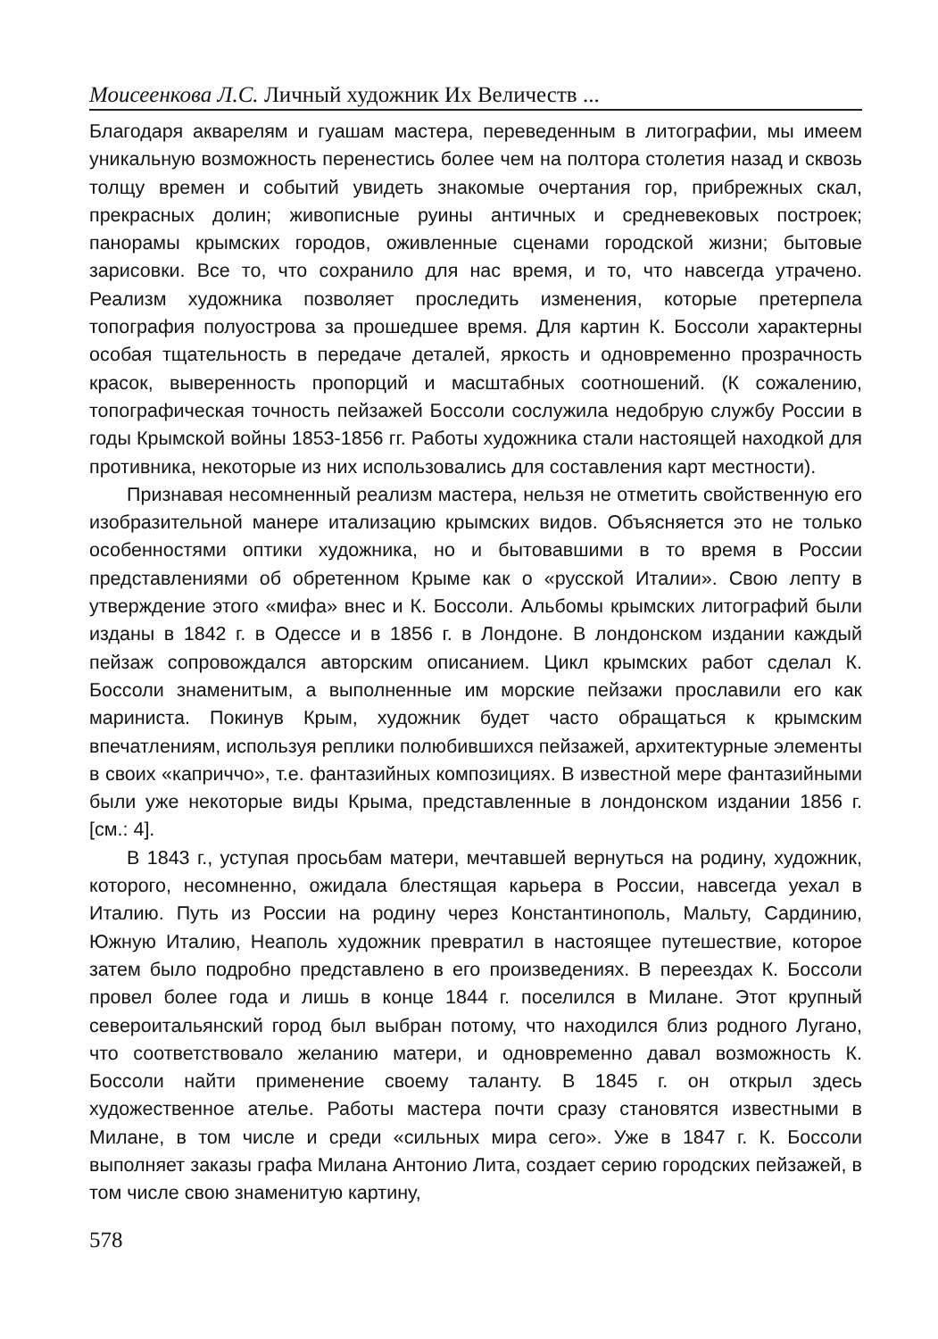Моисеенкова Л.С. Личный художник Их Величеств ...
Благодаря акварелям и гуашам мастера, переведенным в литографии, мы имеем уникальную возможность перенестись более чем на полтора столетия назад и сквозь толщу времен и событий увидеть знакомые очертания гор, прибрежных скал, прекрасных долин; живописные руины античных и средневековых построек; панорамы крымских городов, оживленные сценами городской жизни; бытовые зарисовки. Все то, что сохранило для нас время, и то, что навсегда утрачено. Реализм художника позволяет проследить изменения, которые претерпела топография полуострова за прошедшее время. Для картин К. Боссоли характерны особая тщательность в передаче деталей, яркость и одновременно прозрачность красок, выверенность пропорций и масштабных соотношений. (К сожалению, топографическая точность пейзажей Боссоли сослужила недобрую службу России в годы Крымской войны 1853-1856 гг. Работы художника стали настоящей находкой для противника, некоторые из них использовались для составления карт местности).
Признавая несомненный реализм мастера, нельзя не отметить свойственную его изобразительной манере итализацию крымских видов. Объясняется это не только особенностями оптики художника, но и бытовавшими в то время в России представлениями об обретенном Крыме как о «русской Италии». Свою лепту в утверждение этого «мифа» внес и К. Боссоли. Альбомы крымских литографий были изданы в 1842 г. в Одессе и в 1856 г. в Лондоне. В лондонском издании каждый пейзаж сопровождался авторским описанием. Цикл крымских работ сделал К. Боссоли знаменитым, а выполненные им морские пейзажи прославили его как мариниста. Покинув Крым, художник будет часто обращаться к крымским впечатлениям, используя реплики полюбившихся пейзажей, архитектурные элементы в своих «каприччо», т.е. фантазийных композициях. В известной мере фантазийными были уже некоторые виды Крыма, представленные в лондонском издании 1856 г. [см.: 4].
В 1843 г., уступая просьбам матери, мечтавшей вернуться на родину, художник, которого, несомненно, ожидала блестящая карьера в России, навсегда уехал в Италию. Путь из России на родину через Константинополь, Мальту, Сардинию, Южную Италию, Неаполь художник превратил в настоящее путешествие, которое затем было подробно представлено в его произведениях. В переездах К. Боссоли провел более года и лишь в конце 1844 г. поселился в Милане. Этот крупный североитальянский город был выбран потому, что находился близ родного Лугано, что соответствовало желанию матери, и одновременно давал возможность К. Боссоли найти применение своему таланту. В 1845 г. он открыл здесь художественное ателье. Работы мастера почти сразу становятся известными в Милане, в том числе и среди «сильных мира сего». Уже в 1847 г. К. Боссоли выполняет заказы графа Милана Антонио Лита, создает серию городских пейзажей, в том числе свою знаменитую картину,
578